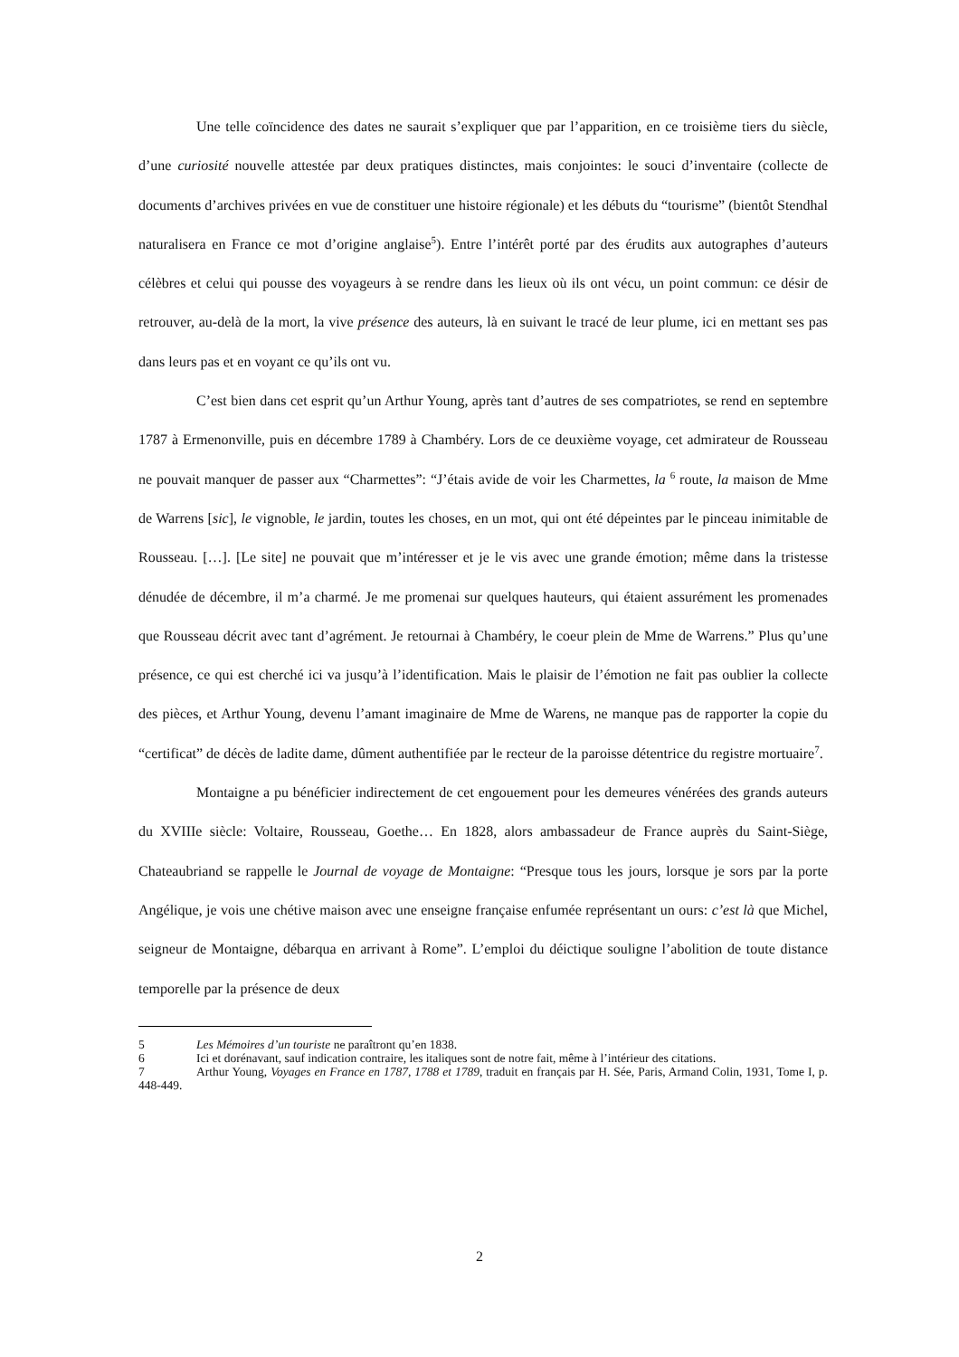Une telle coïncidence des dates ne saurait s’expliquer que par l’apparition, en ce troisième tiers du siècle, d’une curiosité nouvelle attestée par deux pratiques distinctes, mais conjointes: le souci d’inventaire (collecte de documents d’archives privées en vue de constituer une histoire régionale) et les débuts du “tourisme” (bientôt Stendhal naturalisera en France ce mot d’origine anglaise<sup>5</sup>). Entre l’intérêt porté par des érudits aux autographes d’auteurs célèbres et celui qui pousse des voyageurs à se rendre dans les lieux où ils ont vécu, un point commun: ce désir de retrouver, au-delà de la mort, la vive présence des auteurs, là en suivant le tracé de leur plume, ici en mettant ses pas dans leurs pas et en voyant ce qu’ils ont vu.
C’est bien dans cet esprit qu’un Arthur Young, après tant d’autres de ses compatriotes, se rend en septembre 1787 à Ermenonville, puis en décembre 1789 à Chambéry. Lors de ce deuxième voyage, cet admirateur de Rousseau ne pouvait manquer de passer aux “Charmettes”: “J’étais avide de voir les Charmettes, la <sup>6</sup> route, la maison de Mme de Warrens [sic], le vignoble, le jardin, toutes les choses, en un mot, qui ont été dépeintes par le pinceau inimitable de Rousseau. […]. [Le site] ne pouvait que m’intéresser et je le vis avec une grande émotion; même dans la tristesse dénudée de décembre, il m’a charmé. Je me promenai sur quelques hauteurs, qui étaient assurément les promenades que Rousseau décrit avec tant d’agrément. Je retournai à Chambéry, le coeur plein de Mme de Warrens.” Plus qu’une présence, ce qui est cherché ici va jusqu’à l’identification. Mais le plaisir de l’émotion ne fait pas oublier la collecte des pièces, et Arthur Young, devenu l’amant imaginaire de Mme de Warens, ne manque pas de rapporter la copie du “certificat” de décès de ladite dame, dûment authentifiée par le recteur de la paroisse détentrice du registre mortuaire<sup>7</sup>.
Montaigne a pu bénéficier indirectement de cet engouement pour les demeures vénérées des grands auteurs du XVIIIe siècle: Voltaire, Rousseau, Goethe… En 1828, alors ambassadeur de France auprès du Saint-Siège, Chateaubriand se rappelle le Journal de voyage de Montaigne: “Presque tous les jours, lorsque je sors par la porte Angélique, je vois une chétive maison avec une enseigne française enfumée représentant un ours: c’est là que Michel, seigneur de Montaigne, débarqua en arrivant à Rome”. L’emploi du déictique souligne l’abolition de toute distance temporelle par la présence de deux
5 Les Mémoires d’un touriste ne paraîtront qu’en 1838.
6 Ici et dorénavant, sauf indication contraire, les italiques sont de notre fait, même à l’intérieur des citations.
7 Arthur Young, Voyages en France en 1787, 1788 et 1789, traduit en français par H. Sée, Paris, Armand Colin, 1931, Tome I, p. 448-449.
2